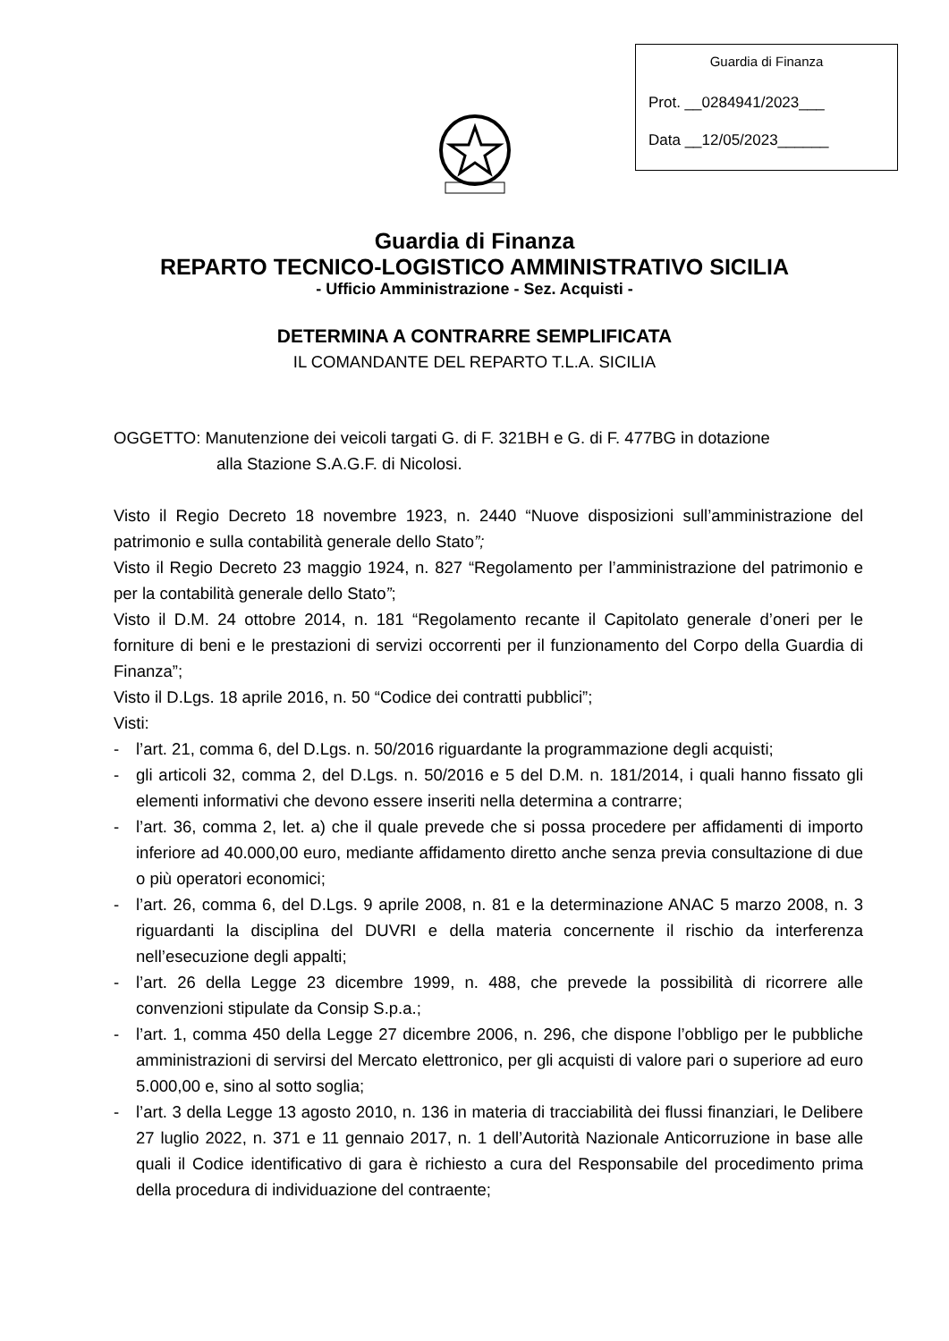Guardia di Finanza
Prot. __0284941/2023___
Data __12/05/2023______
Guardia di Finanza
REPARTO TECNICO-LOGISTICO AMMINISTRATIVO SICILIA
- Ufficio Amministrazione - Sez. Acquisti -
DETERMINA A CONTRARRE SEMPLIFICATA
IL COMANDANTE DEL REPARTO T.L.A. SICILIA
OGGETTO: Manutenzione dei veicoli targati G. di F. 321BH e G. di F. 477BG in dotazione
alla Stazione S.A.G.F. di Nicolosi.
Visto il Regio Decreto 18 novembre 1923, n. 2440 “Nuove disposizioni sull’amministrazione del patrimonio e sulla contabilità generale dello Stato”;
Visto il Regio Decreto 23 maggio 1924, n. 827 “Regolamento per l’amministrazione del patrimonio e per la contabilità generale dello Stato”;
Visto il D.M. 24 ottobre 2014, n. 181 “Regolamento recante il Capitolato generale d’oneri per le forniture di beni e le prestazioni di servizi occorrenti per il funzionamento del Corpo della Guardia di Finanza”;
Visto il D.Lgs. 18 aprile 2016, n. 50 “Codice dei contratti pubblici”;
Visti:
- l’art. 21, comma 6, del D.Lgs. n. 50/2016 riguardante la programmazione degli acquisti;
- gli articoli 32, comma 2, del D.Lgs. n. 50/2016 e 5 del D.M. n. 181/2014, i quali hanno fissato gli elementi informativi che devono essere inseriti nella determina a contrarre;
- l’art. 36, comma 2, let. a) che il quale prevede che si possa procedere per affidamenti di importo inferiore ad 40.000,00 euro, mediante affidamento diretto anche senza previa consultazione di due o più operatori economici;
- l’art. 26, comma 6, del D.Lgs. 9 aprile 2008, n. 81 e la determinazione ANAC 5 marzo 2008, n. 3 riguardanti la disciplina del DUVRI e della materia concernente il rischio da interferenza nell’esecuzione degli appalti;
- l’art. 26 della Legge 23 dicembre 1999, n. 488, che prevede la possibilità di ricorrere alle convenzioni stipulate da Consip S.p.a.;
- l’art. 1, comma 450 della Legge 27 dicembre 2006, n. 296, che dispone l’obbligo per le pubbliche amministrazioni di servirsi del Mercato elettronico, per gli acquisti di valore pari o superiore ad euro 5.000,00 e, sino al sotto soglia;
- l’art. 3 della Legge 13 agosto 2010, n. 136 in materia di tracciabilità dei flussi finanziari, le Delibere 27 luglio 2022, n. 371 e 11 gennaio 2017, n. 1 dell’Autorità Nazionale Anticorruzione in base alle quali il Codice identificativo di gara è richiesto a cura del Responsabile del procedimento prima della procedura di individuazione del contraente;